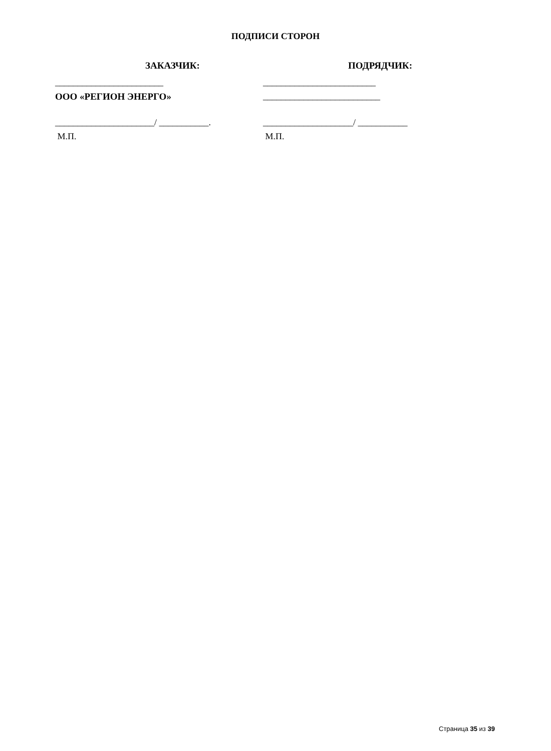ПОДПИСИ СТОРОН
ЗАКАЗЧИК:
________________________
ООО «РЕГИОН ЭНЕРГО»
______________________/ ___________.
М.П.
ПОДРЯДЧИК:
_________________________
__________________________
____________________/ ___________
М.П.
Страница 35 из 39